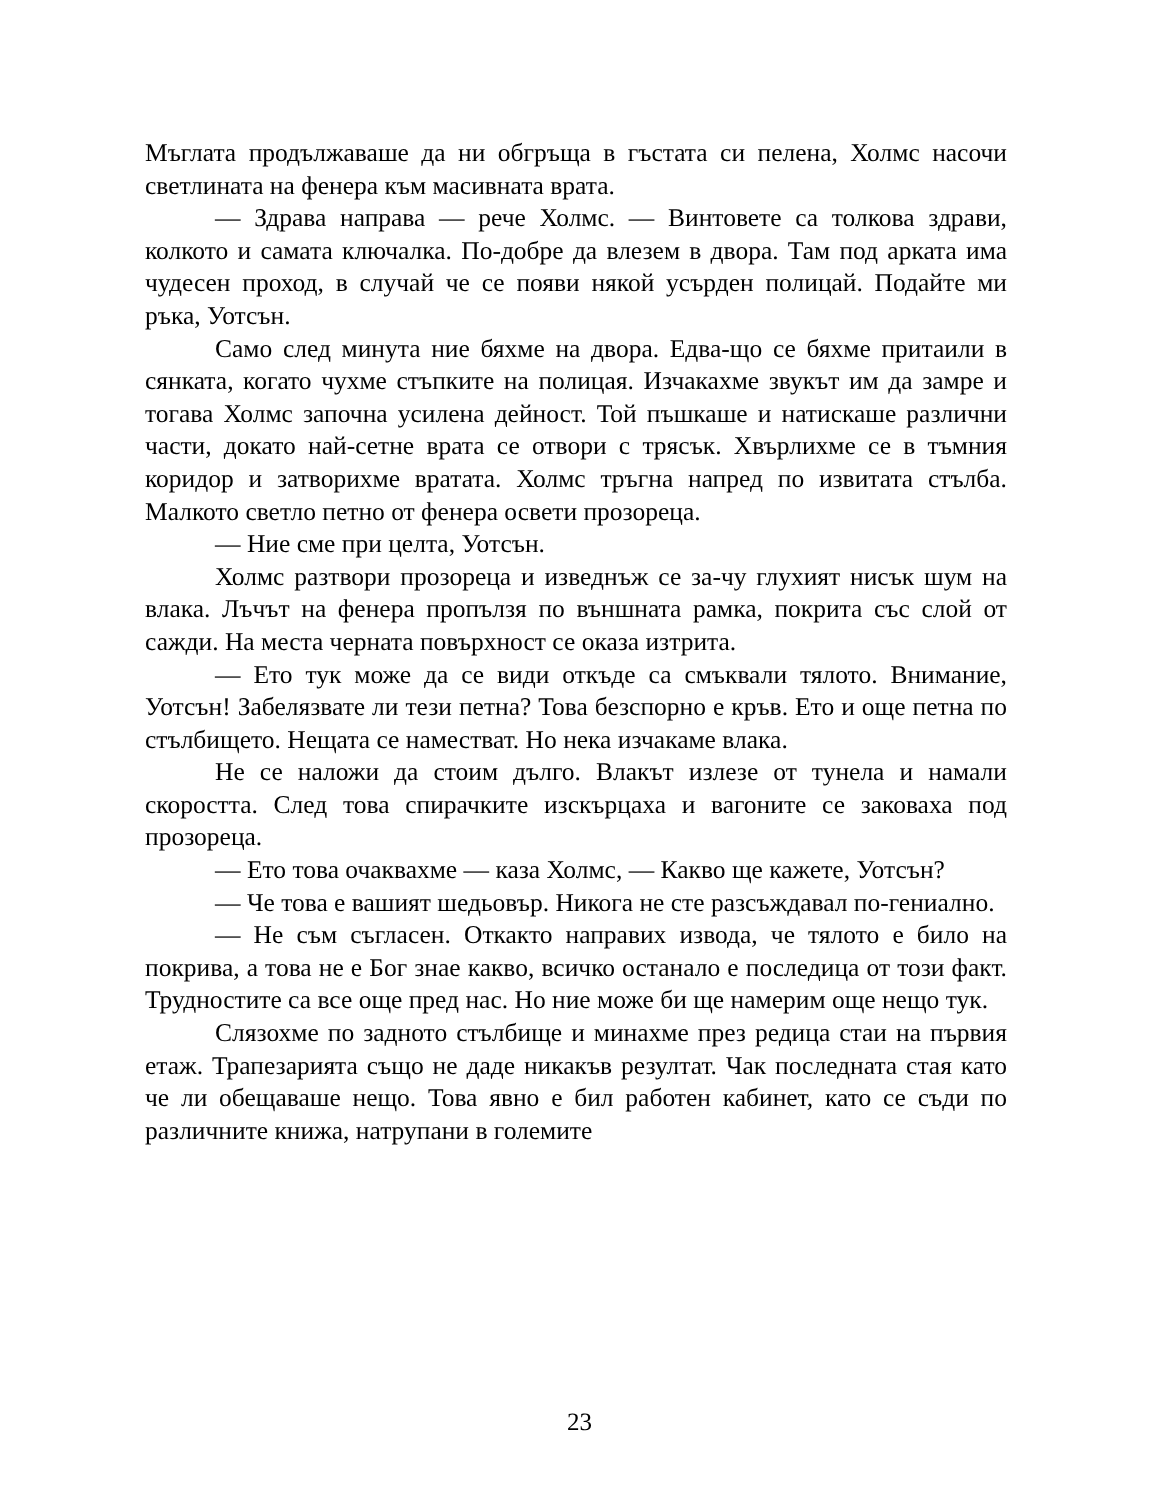Мъглата продължаваше да ни обгръща в гъстата си пелена, Холмс насочи светлината на фенера към масивната врата.
— Здрава направа — рече Холмс. — Винтовете са толкова здрави, колкото и самата ключалка. По-добре да влезем в двора. Там под арката има чудесен проход, в случай че се появи някой усърден полицай. Подайте ми ръка, Уотсън.
Само след минута ние бяхме на двора. Едва-що се бяхме притаили в сянката, когато чухме стъпките на полицая. Изчакахме звукът им да замре и тогава Холмс започна усилена дейност. Той пъшкаше и натискаше различни части, докато най-сетне врата се отвори с трясък. Хвърлихме се в тъмния коридор и затворихме вратата. Холмс тръгна напред по извитата стълба. Малкото светло петно от фенера освети прозореца.
— Ние сме при целта, Уотсън.
Холмс разтвори прозореца и изведнъж се за-чу глухият нисък шум на влака. Лъчът на фенера пропълзя по външната рамка, покрита със слой от сажди. На места черната повърхност се оказа изтрита.
— Ето тук може да се види откъде са смъквали тялото. Внимание, Уотсън! Забелязвате ли тези петна? Това безспорно е кръв. Ето и още петна по стълбището. Нещата се наместват. Но нека изчакаме влака.
Не се наложи да стоим дълго. Влакът излезе от тунела и намали скоростта. След това спирачките изскърцаха и вагоните се заковаха под прозореца.
— Ето това очаквахме — каза Холмс, — Какво ще кажете, Уотсън?
— Че това е вашият шедьовър. Никога не сте разсъждавал по-гениално.
— Не съм съгласен. Откакто направих извода, че тялото е било на покрива, а това не е Бог знае какво, всичко останало е последица от този факт. Трудностите са все още пред нас. Но ние може би ще намерим още нещо тук.
Слязохме по задното стълбище и минахме през редица стаи на първия етаж. Трапезарията също не даде никакъв резултат. Чак последната стая като че ли обещаваше нещо. Това явно е бил работен кабинет, като се съди по различните книжа, натрупани в големите
23